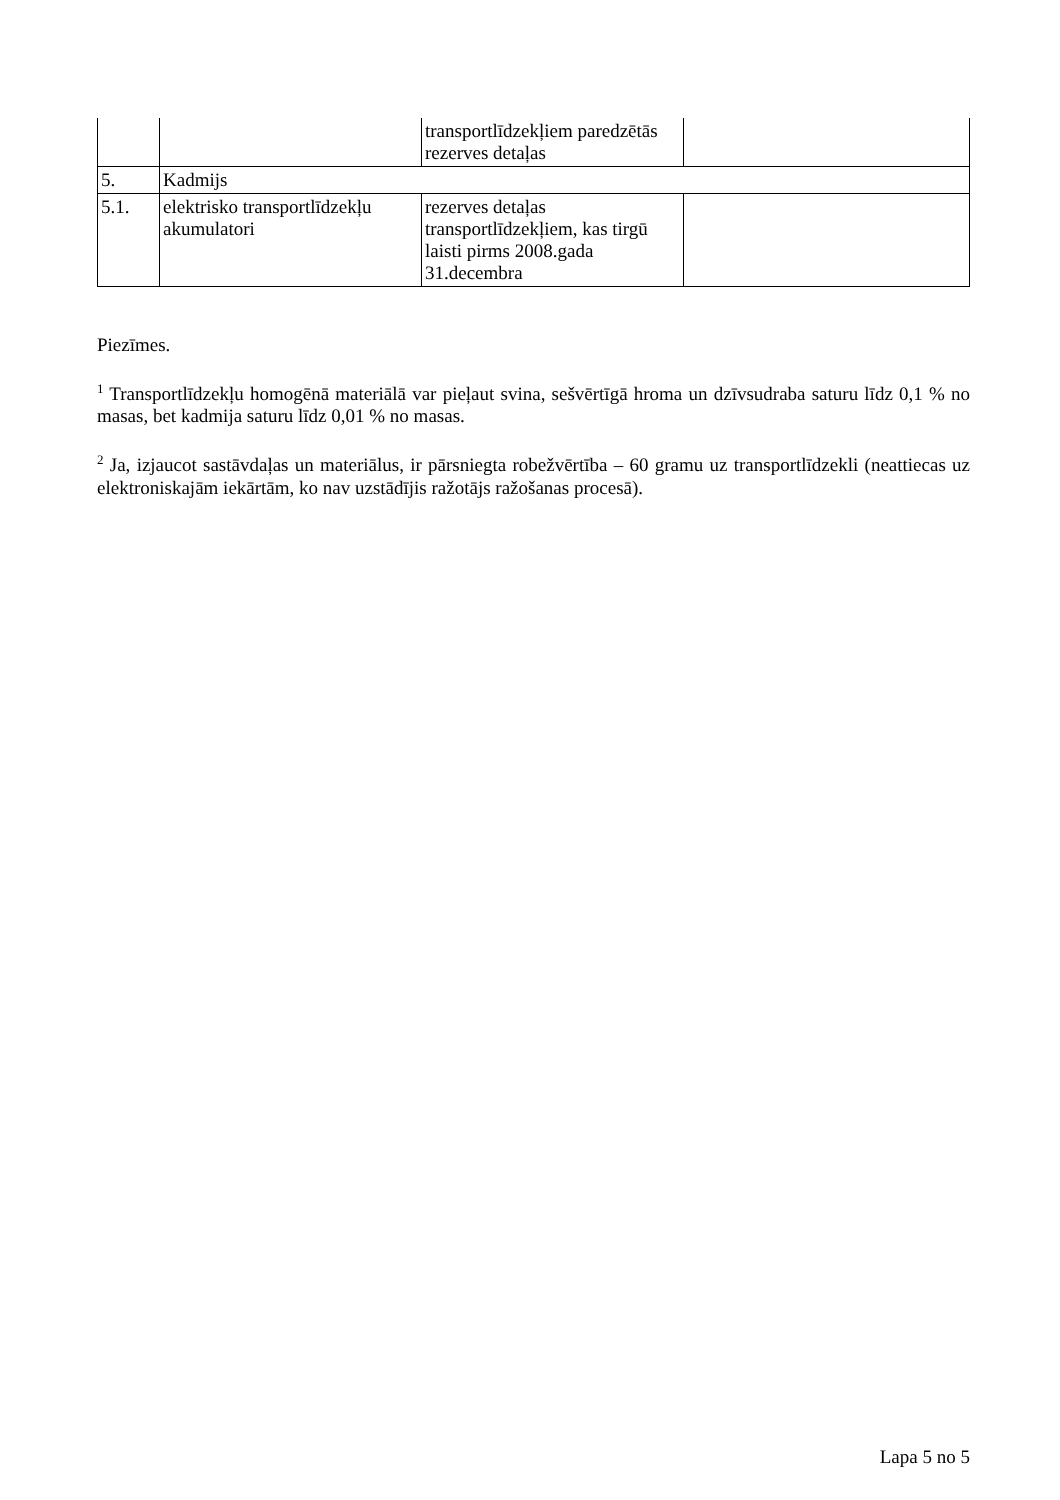| | | transportlīdzekļiem paredzētās rezerves detaļas | |
| 5. | Kadmijs | | |
| 5.1. | elektrisko transportlīdzekļu akumulatori | rezerves detaļas transportlīdzekļiem, kas tirgū laisti pirms 2008.gada 31.decembra | |
Piezīmes.
<sup>1</sup> Transportlīdzekļu homogēnā materiālā var pieļaut svina, sešvērtīgā hroma un dzīvsudraba saturu līdz 0,1 % no masas, bet kadmija saturu līdz 0,01 % no masas.
<sup>2</sup> Ja, izjaucot sastāvdaļas un materiālus, ir pārsniegta robežvērtība – 60 gramu uz transportlīdzekli (neattiecas uz elektroniskajām iekārtām, ko nav uzstādījis ražotājs ražošanas procesā).
Lapa 5 no 5